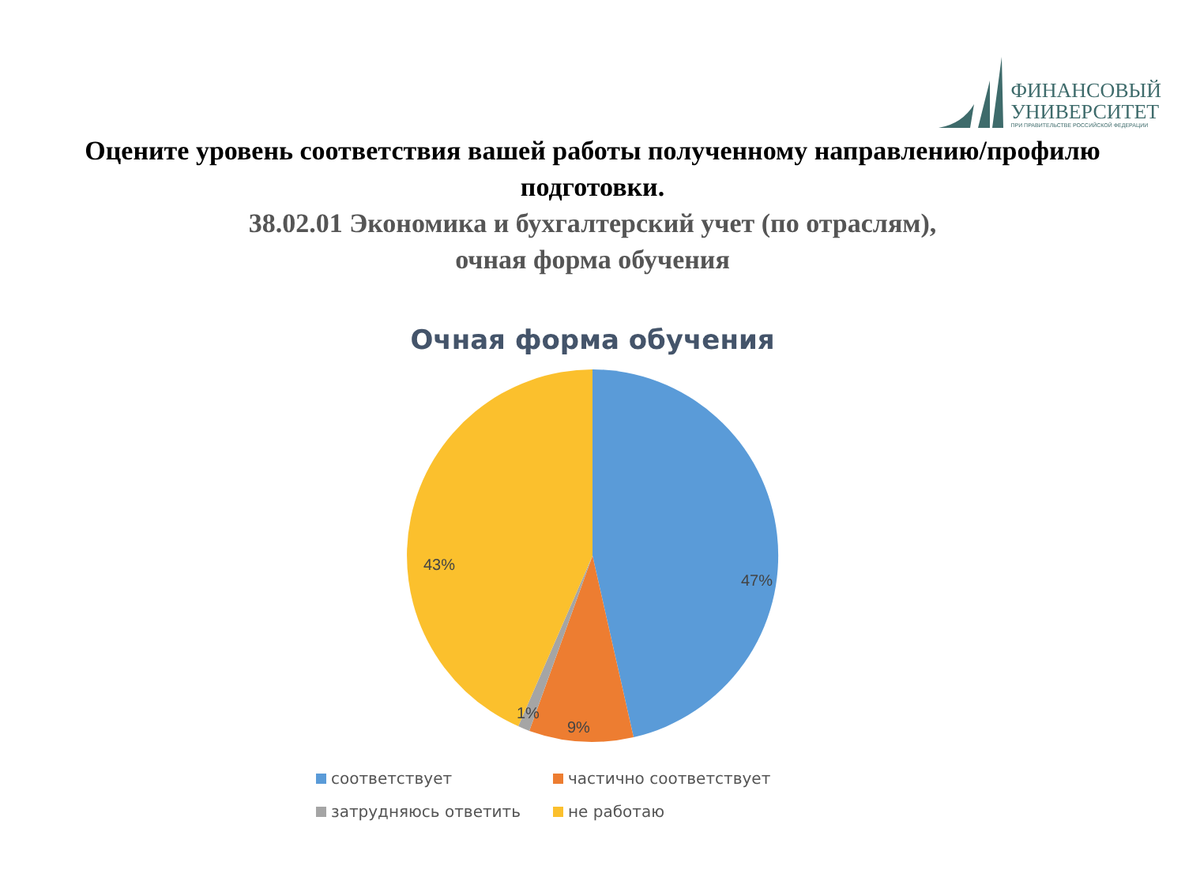ФИНАНСОВЫЙ
УНИВЕРСИТЕТ
ПРИ ПРАВИТЕЛЬСТВЕ РОССИЙСКОЙ ФЕДЕРАЦИИ
Оцените уровень соответствия вашей работы полученному направлению/профилю
подготовки.
38.02.01 Экономика и бухгалтерский учет (по отраслям),
очная форма обучения
Очная форма обучения
47%
9%
1%
43%
соответствует
частично соответствует
затрудняюсь ответить
не работаю